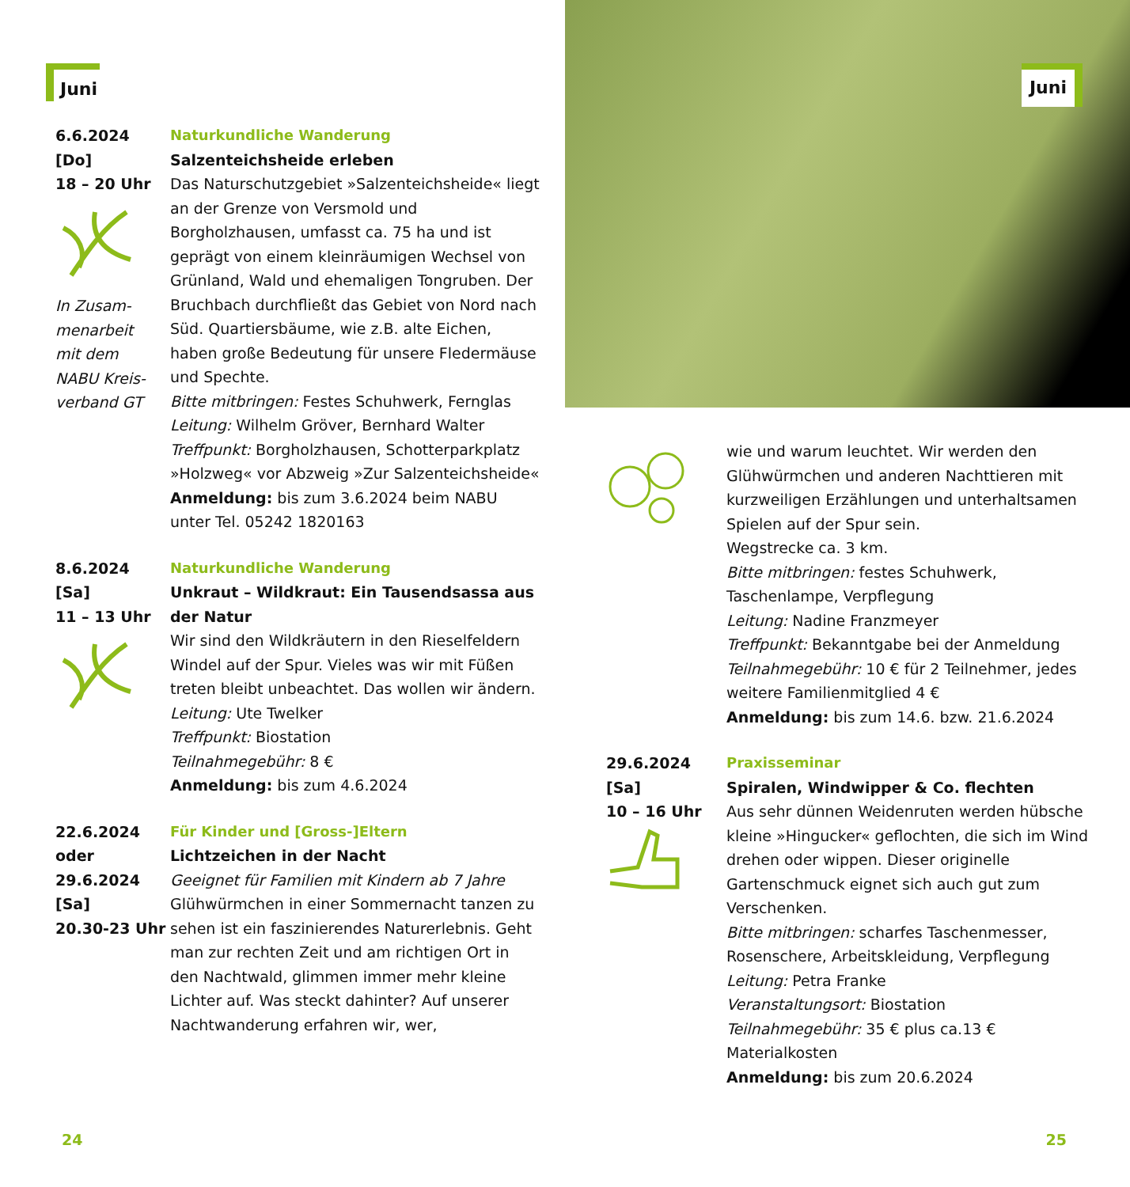Juni
6.6.2024
[Do]
18 – 20 Uhr
In Zusam-
menarbeit
mit dem
NABU Kreis-
verband GT
Naturkundliche Wanderung
Salzenteichsheide erleben
Das Naturschutzgebiet »Salzenteichsheide« liegt an der Grenze von Versmold und Borgholzhausen, umfasst ca. 75 ha und ist geprägt von einem kleinräumigen Wechsel von Grünland, Wald und ehemaligen Tongruben. Der Bruchbach durchfließt das Gebiet von Nord nach Süd. Quartiersbäume, wie z.B. alte Eichen, haben große Bedeutung für unsere Fledermäuse und Spechte.
Bitte mitbringen: Festes Schuhwerk, Fernglas
Leitung: Wilhelm Gröver, Bernhard Walter
Treffpunkt: Borgholzhausen, Schotterparkplatz »Holzweg« vor Abzweig »Zur Salzenteichsheide«
Anmeldung: bis zum 3.6.2024 beim NABU unter Tel. 05242 1820163
8.6.2024
[Sa]
11 – 13 Uhr
Naturkundliche Wanderung
Unkraut – Wildkraut: Ein Tausendsassa aus der Natur
Wir sind den Wildkräutern in den Rieselfeldern Windel auf der Spur. Vieles was wir mit Füßen treten bleibt unbeachtet. Das wollen wir ändern.
Leitung: Ute Twelker
Treffpunkt: Biostation
Teilnahmegebühr: 8 €
Anmeldung: bis zum 4.6.2024
22.6.2024
oder
29.6.2024
[Sa]
20.30-23 Uhr
Für Kinder und [Gross-]Eltern
Lichtzeichen in der Nacht
Geeignet für Familien mit Kindern ab 7 Jahre
Glühwürmchen in einer Sommernacht tanzen zu sehen ist ein faszinierendes Naturerlebnis. Geht man zur rechten Zeit und am richtigen Ort in den Nachtwald, glimmen immer mehr kleine Lichter auf. Was steckt dahinter? Auf unserer Nachtwanderung erfahren wir, wer,
24
Juni
wie und warum leuchtet. Wir werden den Glühwürmchen und anderen Nachttieren mit kurzweiligen Erzählungen und unterhaltsamen Spielen auf der Spur sein.
Wegstrecke ca. 3 km.
Bitte mitbringen: festes Schuhwerk, Taschenlampe, Verpflegung
Leitung: Nadine Franzmeyer
Treffpunkt: Bekanntgabe bei der Anmeldung
Teilnahmegebühr: 10 € für 2 Teilnehmer, jedes weitere Familienmitglied 4 €
Anmeldung: bis zum 14.6. bzw. 21.6.2024
29.6.2024
[Sa]
10 – 16 Uhr
Praxisseminar
Spiralen, Windwipper & Co. flechten
Aus sehr dünnen Weidenruten werden hübsche kleine »Hingucker« geflochten, die sich im Wind drehen oder wippen. Dieser originelle Gartenschmuck eignet sich auch gut zum Verschenken.
Bitte mitbringen: scharfes Taschenmesser, Rosenschere, Arbeitskleidung, Verpflegung
Leitung: Petra Franke
Veranstaltungsort: Biostation
Teilnahmegebühr: 35 € plus ca.13 € Materialkosten
Anmeldung: bis zum 20.6.2024
25